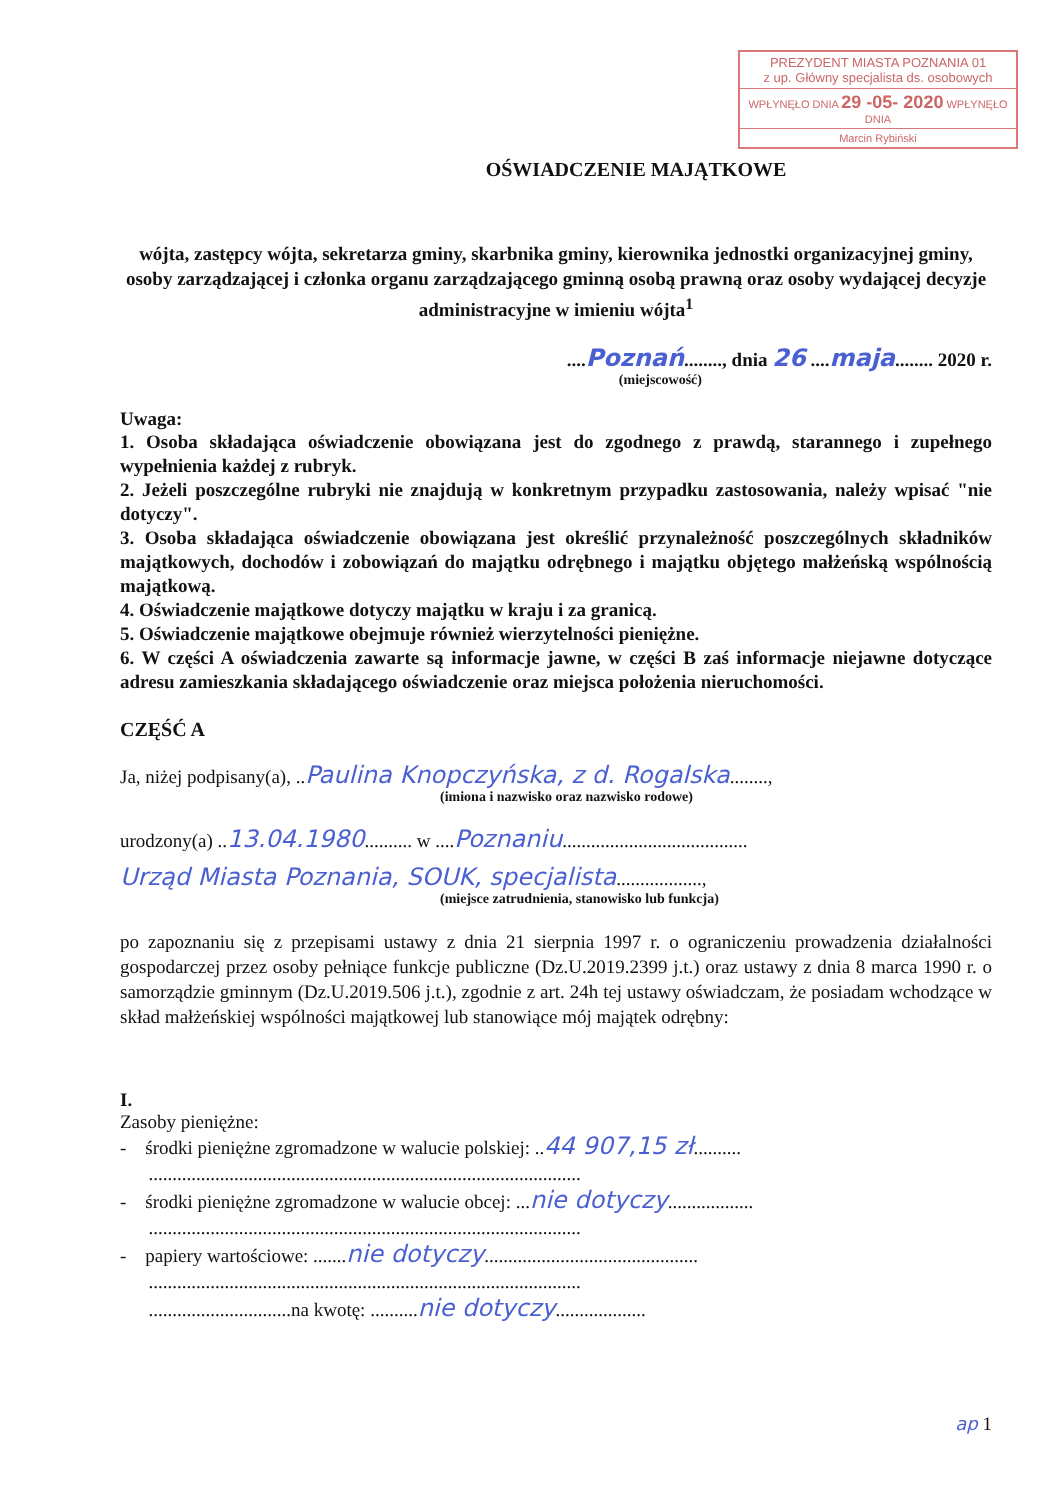PREZYDENT MIASTA POZNANIA 01
z up. Główny specjalista ds. osobowych
WPŁYNĘŁO DNIA 29 -05- 2020 WPŁYNĘŁO DNIA
Marcin Rybiński
OŚWIADCZENIE MAJĄTKOWE
wójta, zastępcy wójta, sekretarza gminy, skarbnika gminy, kierownika jednostki organizacyjnej gminy, osoby zarządzającej i członka organu zarządzającego gminną osobą prawną oraz osoby wydającej decyzje administracyjne w imieniu wójta<sup>1</sup>
....Poznań........, dnia 26 ....maja........ 2020 r.
(miejscowość)
Uwaga:
1. Osoba składająca oświadczenie obowiązana jest do zgodnego z prawdą, starannego i zupełnego wypełnienia każdej z rubryk.
2. Jeżeli poszczególne rubryki nie znajdują w konkretnym przypadku zastosowania, należy wpisać "nie dotyczy".
3. Osoba składająca oświadczenie obowiązana jest określić przynależność poszczególnych składników majątkowych, dochodów i zobowiązań do majątku odrębnego i majątku objętego małżeńską wspólnością majątkową.
4. Oświadczenie majątkowe dotyczy majątku w kraju i za granicą.
5. Oświadczenie majątkowe obejmuje również wierzytelności pieniężne.
6. W części A oświadczenia zawarte są informacje jawne, w części B zaś informacje niejawne dotyczące adresu zamieszkania składającego oświadczenie oraz miejsca położenia nieruchomości.
CZĘŚĆ A
Ja, niżej podpisany(a), ..Paulina Knopczyńska, z d. Rogalska........,
(imiona i nazwisko oraz nazwisko rodowe)
urodzony(a) ..13.04.1980.......... w ....Poznaniu.......................................
Urząd Miasta Poznania, SOUK, specjalista..................,
(miejsce zatrudnienia, stanowisko lub funkcja)
po zapoznaniu się z przepisami ustawy z dnia 21 sierpnia 1997 r. o ograniczeniu prowadzenia działalności gospodarczej przez osoby pełniące funkcje publiczne (Dz.U.2019.2399 j.t.) oraz ustawy z dnia 8 marca 1990 r. o samorządzie gminnym (Dz.U.2019.506 j.t.), zgodnie z art. 24h tej ustawy oświadczam, że posiadam wchodzące w skład małżeńskiej wspólności majątkowej lub stanowiące mój majątek odrębny:
I.
Zasoby pieniężne:
- środki pieniężne zgromadzone w walucie polskiej: ..44 907,15 zł..........
...........................................................................................
- środki pieniężne zgromadzone w walucie obcej: ...nie dotyczy..................
...........................................................................................
- papiery wartościowe: .......nie dotyczy.............................................
...........................................................................................
..............................na kwotę: ..........nie dotyczy...................
ap 1